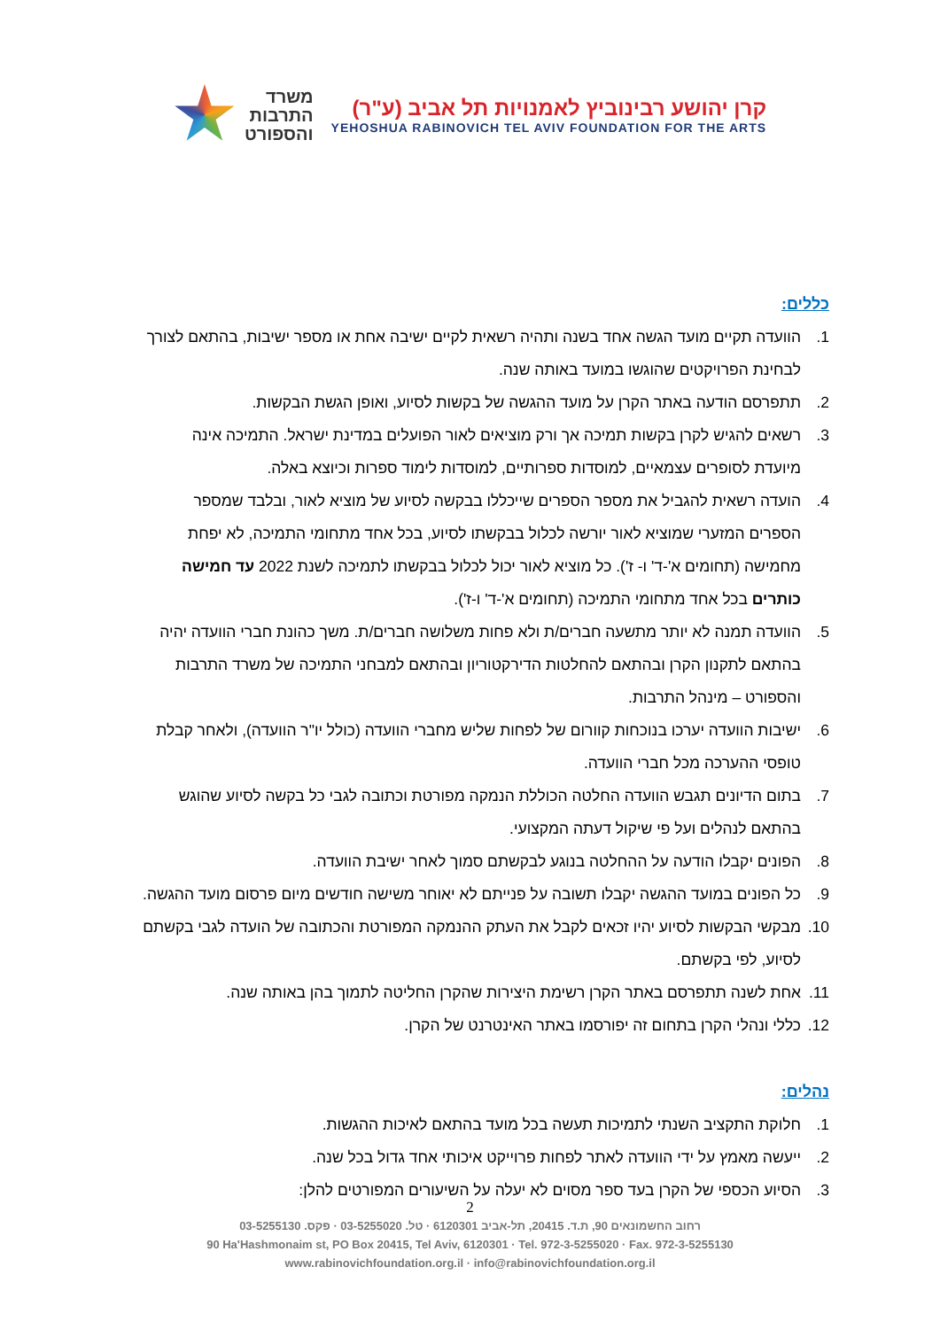משרד
התרבות
והספורט
קרן יהושע רבינוביץ לאמנויות תל אביב (ע"ר)
YEHOSHUA RABINOVICH TEL AVIV FOUNDATION FOR THE ARTS
כללים:
1. הוועדה תקיים מועד הגשה אחד בשנה ותהיה רשאית לקיים ישיבה אחת או מספר ישיבות, בהתאם לצורך לבחינת הפרויקטים שהוגשו במועד באותה שנה.
2. תתפרסם הודעה באתר הקרן על מועד ההגשה של בקשות לסיוע, ואופן הגשת הבקשות.
3. רשאים להגיש לקרן בקשות תמיכה אך ורק מוציאים לאור הפועלים במדינת ישראל. התמיכה אינה מיועדת לסופרים עצמאיים, למוסדות ספרותיים, למוסדות לימוד ספרות וכיוצא באלה.
4. הועדה רשאית להגביל את מספר הספרים שייכללו בבקשה לסיוע של מוציא לאור, ובלבד שמספר הספרים המזערי שמוציא לאור יורשה לכלול בבקשתו לסיוע, בכל אחד מתחומי התמיכה, לא יפחת מחמישה (תחומים א'-ד' ו- ז'). כל מוציא לאור יכול לכלול בבקשתו לתמיכה לשנת 2022 עד חמישה כותרים בכל אחד מתחומי התמיכה (תחומים א'-ד' ו-ז').
5. הוועדה תמנה לא יותר מתשעה חברים/ת ולא פחות משלושה חברים/ת. משך כהונת חברי הוועדה יהיה בהתאם לתקנון הקרן ובהתאם להחלטות הדירקטוריון ובהתאם למבחני התמיכה של משרד התרבות והספורט – מינהל התרבות.
6. ישיבות הוועדה יערכו בנוכחות קוורום של לפחות שליש מחברי הוועדה (כולל יו"ר הוועדה), ולאחר קבלת טופסי ההערכה מכל חברי הוועדה.
7. בתום הדיונים תגבש הוועדה החלטה הכוללת הנמקה מפורטת וכתובה לגבי כל בקשה לסיוע שהוגש בהתאם לנהלים ועל פי שיקול דעתה המקצועי.
8. הפונים יקבלו הודעה על ההחלטה בנוגע לבקשתם סמוך לאחר ישיבת הוועדה.
9. כל הפונים במועד ההגשה יקבלו תשובה על פנייתם לא יאוחר משישה חודשים מיום פרסום מועד ההגשה.
10. מבקשי הבקשות לסיוע יהיו זכאים לקבל את העתק ההנמקה המפורטת והכתובה של הועדה לגבי בקשתם לסיוע, לפי בקשתם.
11. אחת לשנה תתפרסם באתר הקרן רשימת היצירות שהקרן החליטה לתמוך בהן באותה שנה.
12. כללי ונהלי הקרן בתחום זה יפורסמו באתר האינטרנט של הקרן.
נהלים:
1. חלוקת התקציב השנתי לתמיכות תעשה בכל מועד בהתאם לאיכות ההגשות.
2. ייעשה מאמץ על ידי הוועדה לאתר לפחות פרוייקט איכותי אחד גדול בכל שנה.
3. הסיוע הכספי של הקרן בעד ספר מסוים לא יעלה על השיעורים המפורטים להלן:
2
רחוב החשמונאים 90, ת.ד. 20415, תל-אביב 6120301 · טל. 03-5255020 · פקס. 03-5255130
90 Ha'Hashmonaim st, PO Box 20415, Tel Aviv, 6120301 · Tel. 972-3-5255020 · Fax. 972-3-5255130
www.rabinovichfoundation.org.il · info@rabinovichfoundation.org.il